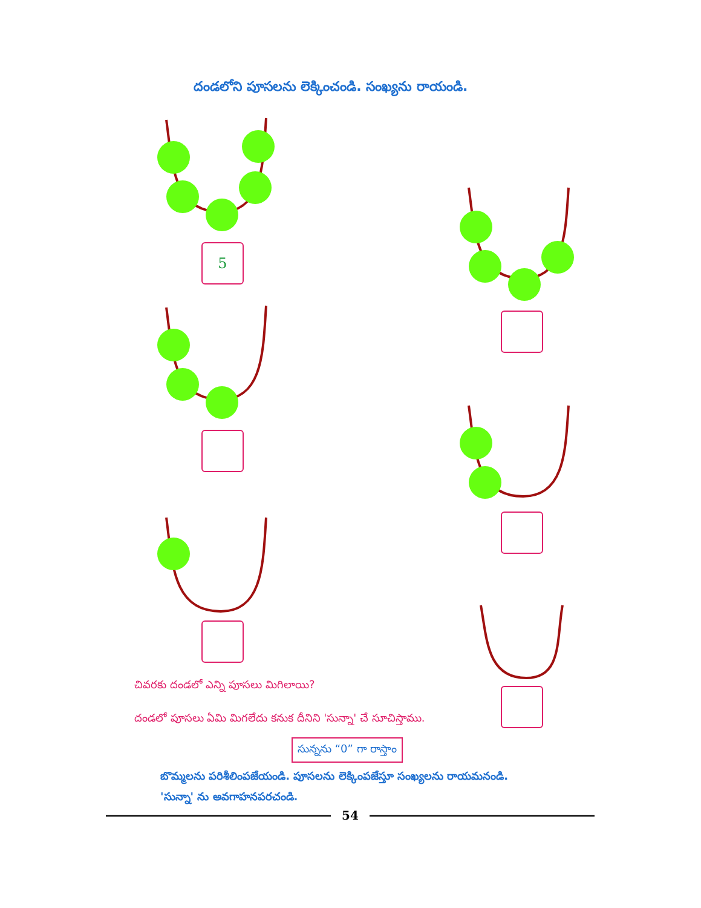దండలోని పూసలను లెక్కించండి. సంఖ్యను రాయండి.
5
చివరకు దండలో ఎన్ని పూసలు మిగిలాయి?
దండలో పూసలు ఏమి మిగలేదు కనుక దీనిని 'సున్నా' చే సూచిస్తాము.
సున్నను “0” గా రాస్తాం
బొమ్మలను పరిశీలింపజేయండి. పూసలను లెక్కింపజేస్తూ సంఖ్యలను రాయమనండి.
'సున్నా' ను అవగాహనపరచండి.
54